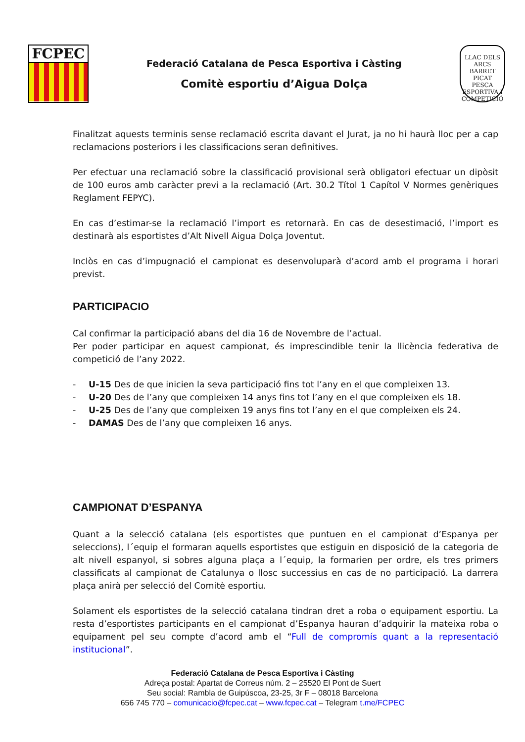FCPEC
Federació Catalana de Pesca Esportiva i Càsting
Comitè esportiu d’Aigua Dolça
LLAC DELS ARCS
BARRET PICAT
PESCA ESPORTIVA I COMPETICIÓ
Finalitzat aquests terminis sense reclamació escrita davant el Jurat, ja no hi haurà lloc per a cap reclamacions posteriors i les classificacions seran definitives.
Per efectuar una reclamació sobre la classificació provisional serà obligatori efectuar un dipòsit de 100 euros amb caràcter previ a la reclamació (Art. 30.2 Títol 1 Capítol V Normes genèriques Reglament FEPYC).
En cas d’estimar-se la reclamació l’import es retornarà. En cas de desestimació, l’import es destinarà als esportistes d’Alt Nivell Aigua Dolça Joventut.
Inclòs en cas d’impugnació el campionat es desenvoluparà d’acord amb el programa i horari previst.
PARTICIPACIO
Cal confirmar la participació abans del dia 16 de Novembre de l’actual.
Per poder participar en aquest campionat, és imprescindible tenir la llicència federativa de competició de l’any 2022.
- U-15 Des de que inicien la seva participació fins tot l’any en el que compleixen 13.
- U-20 Des de l’any que compleixen 14 anys fins tot l’any en el que compleixen els 18.
- U-25 Des de l’any que compleixen 19 anys fins tot l’any en el que compleixen els 24.
- DAMAS Des de l’any que compleixen 16 anys.
CAMPIONAT D’ESPANYA
Quant a la selecció catalana (els esportistes que puntuen en el campionat d’Espanya per seleccions), l´equip el formaran aquells esportistes que estiguin en disposició de la categoria de alt nivell espanyol, si sobres alguna plaça a l´equip, la formarien per ordre, els tres primers classificats al campionat de Catalunya o llosc successius en cas de no participació. La darrera plaça anirà per selecció del Comitè esportiu.
Solament els esportistes de la selecció catalana tindran dret a roba o equipament esportiu. La resta d’esportistes participants en el campionat d’Espanya hauran d’adquirir la mateixa roba o equipament pel seu compte d’acord amb el “Full de compromís quant a la representació institucional”.
Federació Catalana de Pesca Esportiva i Càsting
Adreça postal: Apartat de Correus núm. 2 – 25520 El Pont de Suert
Seu social: Rambla de Guipúscoa, 23-25, 3r F – 08018 Barcelona
656 745 770 – comunicacio@fcpec.cat – www.fcpec.cat – Telegram t.me/FCPEC